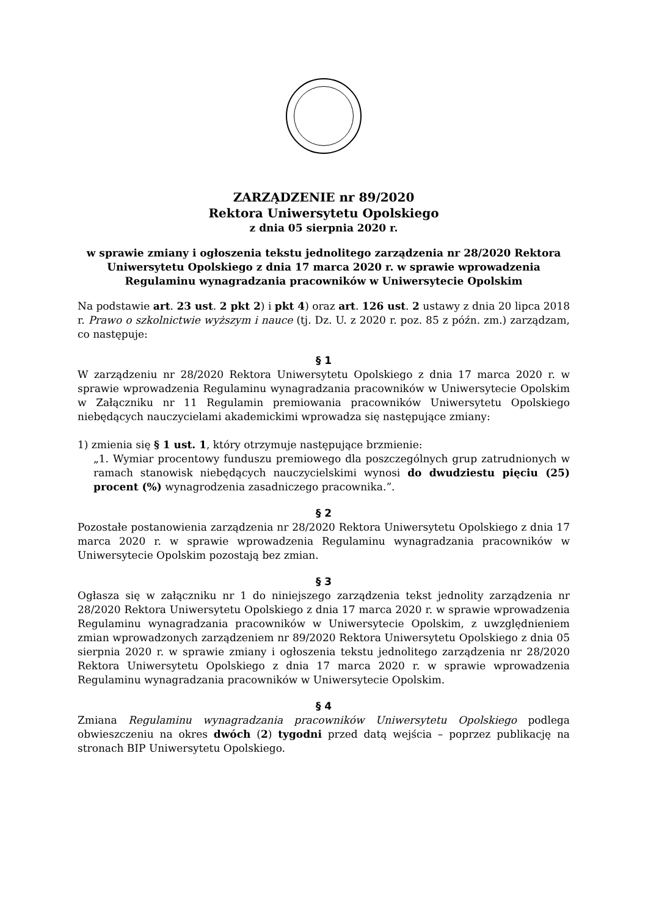ZARZĄDZENIE nr 89/2020
Rektora Uniwersytetu Opolskiego
z dnia 05 sierpnia 2020 r.
w sprawie zmiany i ogłoszenia tekstu jednolitego zarządzenia nr 28/2020 Rektora Uniwersytetu Opolskiego z dnia 17 marca 2020 r. w sprawie wprowadzenia Regulaminu wynagradzania pracowników w Uniwersytecie Opolskim
Na podstawie art. 23 ust. 2 pkt 2) i pkt 4) oraz art. 126 ust. 2 ustawy z dnia 20 lipca 2018 r. Prawo o szkolnictwie wyższym i nauce (tj. Dz. U. z 2020 r. poz. 85 z późn. zm.) zarządzam, co następuje:
§ 1
W zarządzeniu nr 28/2020 Rektora Uniwersytetu Opolskiego z dnia 17 marca 2020 r. w sprawie wprowadzenia Regulaminu wynagradzania pracowników w Uniwersytecie Opolskim w Załączniku nr 11 Regulamin premiowania pracowników Uniwersytetu Opolskiego niebędących nauczycielami akademickimi wprowadza się następujące zmiany:
1) zmienia się § 1 ust. 1, który otrzymuje następujące brzmienie:
„1. Wymiar procentowy funduszu premiowego dla poszczególnych grup zatrudnionych w ramach stanowisk niebędących nauczycielskimi wynosi do dwudziestu pięciu (25) procent (%) wynagrodzenia zasadniczego pracownika.”.
§ 2
Pozostałe postanowienia zarządzenia nr 28/2020 Rektora Uniwersytetu Opolskiego z dnia 17 marca 2020 r. w sprawie wprowadzenia Regulaminu wynagradzania pracowników w Uniwersytecie Opolskim pozostają bez zmian.
§ 3
Ogłasza się w załączniku nr 1 do niniejszego zarządzenia tekst jednolity zarządzenia nr 28/2020 Rektora Uniwersytetu Opolskiego z dnia 17 marca 2020 r. w sprawie wprowadzenia Regulaminu wynagradzania pracowników w Uniwersytecie Opolskim, z uwzględnieniem zmian wprowadzonych zarządzeniem nr 89/2020 Rektora Uniwersytetu Opolskiego z dnia 05 sierpnia 2020 r. w sprawie zmiany i ogłoszenia tekstu jednolitego zarządzenia nr 28/2020 Rektora Uniwersytetu Opolskiego z dnia 17 marca 2020 r. w sprawie wprowadzenia Regulaminu wynagradzania pracowników w Uniwersytecie Opolskim.
§ 4
Zmiana Regulaminu wynagradzania pracowników Uniwersytetu Opolskiego podlega obwieszczeniu na okres dwóch (2) tygodni przed datą wejścia – poprzez publikację na stronach BIP Uniwersytetu Opolskiego.